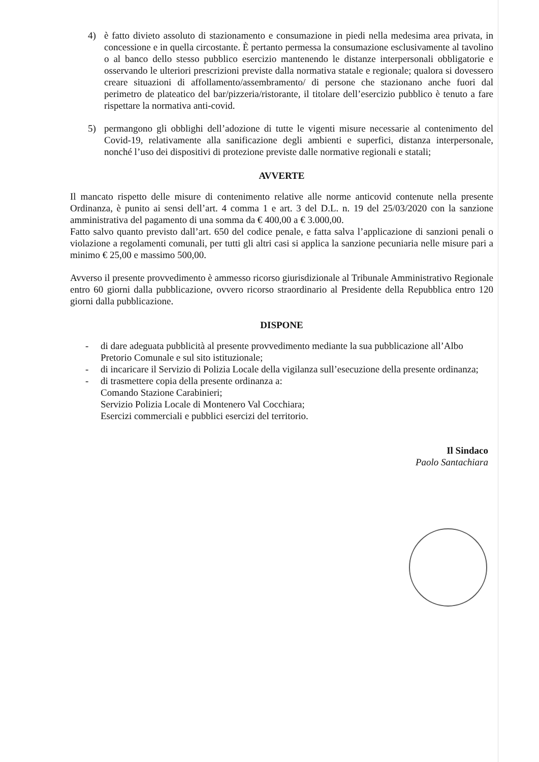4) è fatto divieto assoluto di stazionamento e consumazione in piedi nella medesima area privata, in concessione e in quella circostante. È pertanto permessa la consumazione esclusivamente al tavolino o al banco dello stesso pubblico esercizio mantenendo le distanze interpersonali obbligatorie e osservando le ulteriori prescrizioni previste dalla normativa statale e regionale; qualora si dovessero creare situazioni di affollamento/assembramento/ di persone che stazionano anche fuori dal perimetro de plateatico del bar/pizzeria/ristorante, il titolare dell’esercizio pubblico è tenuto a fare rispettare la normativa anti-covid.
5) permangono gli obblighi dell’adozione di tutte le vigenti misure necessarie al contenimento del Covid-19, relativamente alla sanificazione degli ambienti e superfici, distanza interpersonale, nonché l’uso dei dispositivi di protezione previste dalle normative regionali e statali;
AVVERTE
Il mancato rispetto delle misure di contenimento relative alle norme anticovid contenute nella presente Ordinanza, è punito ai sensi dell’art. 4 comma 1 e art. 3 del D.L. n. 19 del 25/03/2020 con la sanzione amministrativa del pagamento di una somma da € 400,00 a € 3.000,00.
Fatto salvo quanto previsto dall’art. 650 del codice penale, e fatta salva l’applicazione di sanzioni penali o violazione a regolamenti comunali, per tutti gli altri casi si applica la sanzione pecuniaria nelle misure pari a minimo € 25,00 e massimo 500,00.
Avverso il presente provvedimento è ammesso ricorso giurisdizionale al Tribunale Amministrativo Regionale entro 60 giorni dalla pubblicazione, ovvero ricorso straordinario al Presidente della Repubblica entro 120 giorni dalla pubblicazione.
DISPONE
- di dare adeguata pubblicità al presente provvedimento mediante la sua pubblicazione all’Albo Pretorio Comunale e sul sito istituzionale;
- di incaricare il Servizio di Polizia Locale della vigilanza sull’esecuzione della presente ordinanza;
- di trasmettere copia della presente ordinanza a:
Comando Stazione Carabinieri;
Servizio Polizia Locale di Montenero Val Cocchiara;
Esercizi commerciali e pubblici esercizi del territorio.
Il Sindaco
Paolo Santachiara